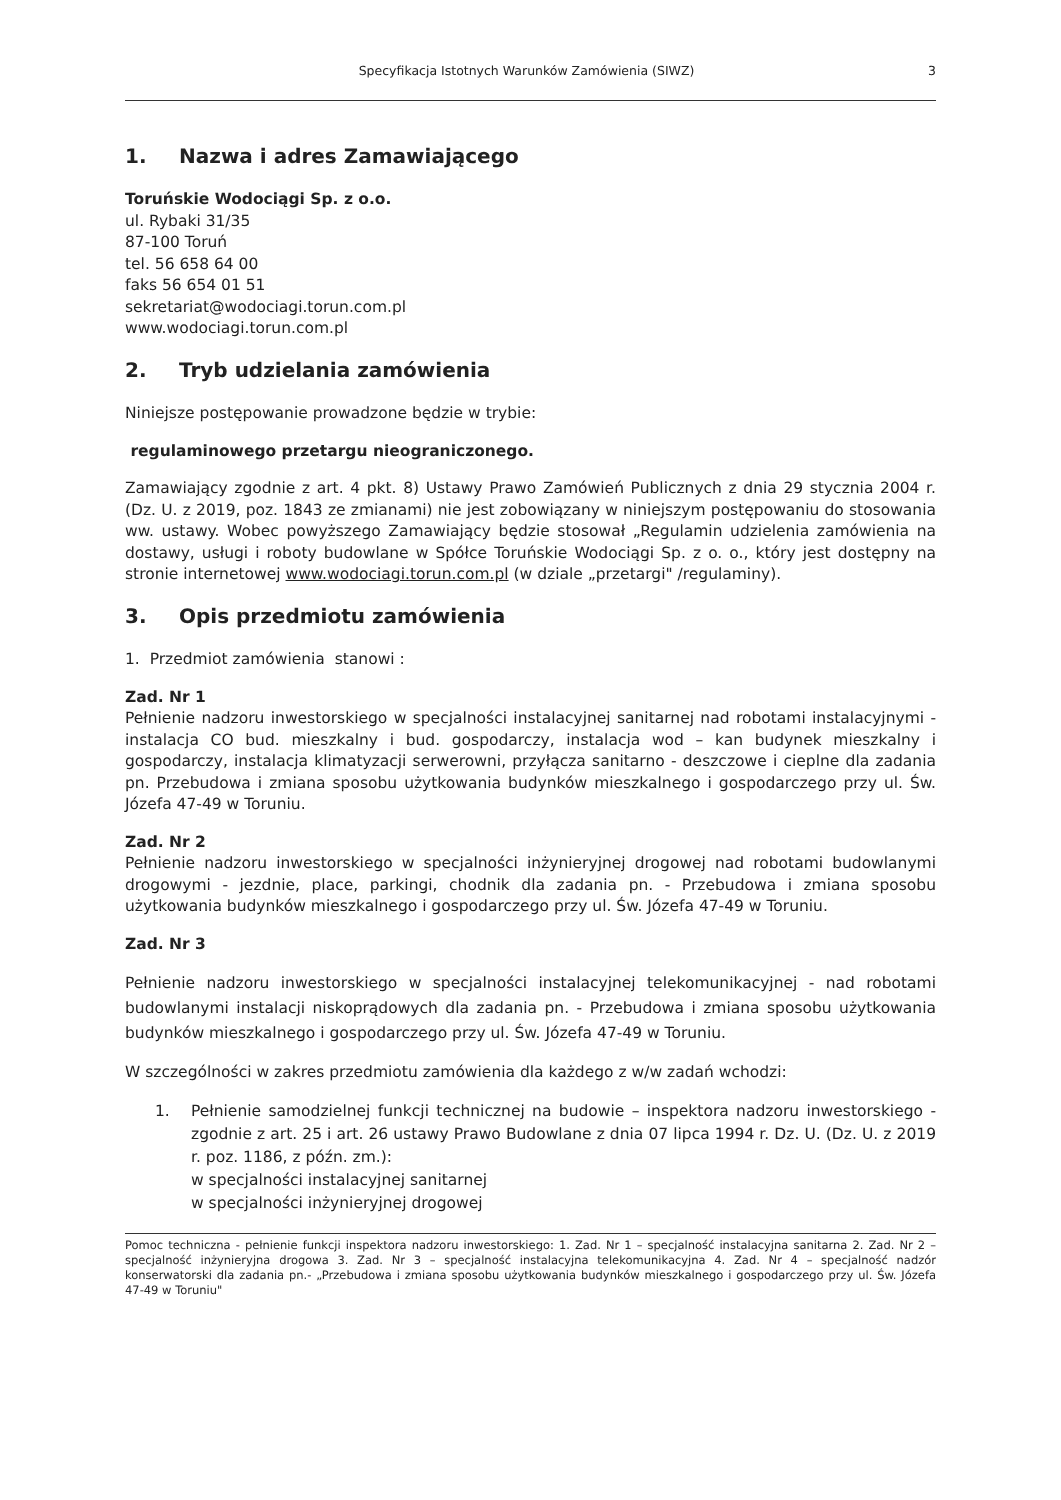Specyfikacja Istotnych Warunków Zamówienia (SIWZ) 3
1. Nazwa i adres Zamawiającego
Toruńskie Wodociągi Sp. z o.o.
ul. Rybaki 31/35
87-100 Toruń
tel. 56 658 64 00
faks 56 654 01 51
sekretariat@wodociagi.torun.com.pl
www.wodociagi.torun.com.pl
2. Tryb udzielania zamówienia
Niniejsze postępowanie prowadzone będzie w trybie:
regulaminowego przetargu nieograniczonego.
Zamawiający zgodnie z art. 4 pkt. 8) Ustawy Prawo Zamówień Publicznych z dnia 29 stycznia 2004 r. (Dz. U. z 2019, poz. 1843 ze zmianami) nie jest zobowiązany w niniejszym postępowaniu do stosowania ww. ustawy. Wobec powyższego Zamawiający będzie stosował „Regulamin udzielenia zamówienia na dostawy, usługi i roboty budowlane w Spółce Toruńskie Wodociągi Sp. z o. o., który jest dostępny na stronie internetowej www.wodociagi.torun.com.pl (w dziale „przetargi" /regulaminy).
3. Opis przedmiotu zamówienia
1. Przedmiot zamówienia stanowi :
Zad. Nr 1
Pełnienie nadzoru inwestorskiego w specjalności instalacyjnej sanitarnej nad robotami instalacyjnymi - instalacja CO bud. mieszkalny i bud. gospodarczy, instalacja wod – kan budynek mieszkalny i gospodarczy, instalacja klimatyzacji serwerowni, przyłącza sanitarno - deszczowe i cieplne dla zadania pn. Przebudowa i zmiana sposobu użytkowania budynków mieszkalnego i gospodarczego przy ul. Św. Józefa 47-49 w Toruniu.
Zad. Nr 2
Pełnienie nadzoru inwestorskiego w specjalności inżynieryjnej drogowej nad robotami budowlanymi drogowymi - jezdnie, place, parkingi, chodnik dla zadania pn. - Przebudowa i zmiana sposobu użytkowania budynków mieszkalnego i gospodarczego przy ul. Św. Józefa 47-49 w Toruniu.
Zad. Nr 3
Pełnienie nadzoru inwestorskiego w specjalności instalacyjnej telekomunikacyjnej - nad robotami budowlanymi instalacji niskoprądowych dla zadania pn. - Przebudowa i zmiana sposobu użytkowania budynków mieszkalnego i gospodarczego przy ul. Św. Józefa 47-49 w Toruniu.
W szczególności w zakres przedmiotu zamówienia dla każdego z w/w zadań wchodzi:
1. Pełnienie samodzielnej funkcji technicznej na budowie – inspektora nadzoru inwestorskiego - zgodnie z art. 25 i art. 26 ustawy Prawo Budowlane z dnia 07 lipca 1994 r. Dz. U. (Dz. U. z 2019 r. poz. 1186, z późn. zm.):
w specjalności instalacyjnej sanitarnej
w specjalności inżynieryjnej drogowej
Pomoc techniczna - pełnienie funkcji inspektora nadzoru inwestorskiego: 1. Zad. Nr 1 – specjalność instalacyjna sanitarna 2. Zad. Nr 2 – specjalność inżynieryjna drogowa 3. Zad. Nr 3 – specjalność instalacyjna telekomunikacyjna 4. Zad. Nr 4 – specjalność nadzór konserwatorski dla zadania pn.- „Przebudowa i zmiana sposobu użytkowania budynków mieszkalnego i gospodarczego przy ul. Św. Józefa 47-49 w Toruniu"